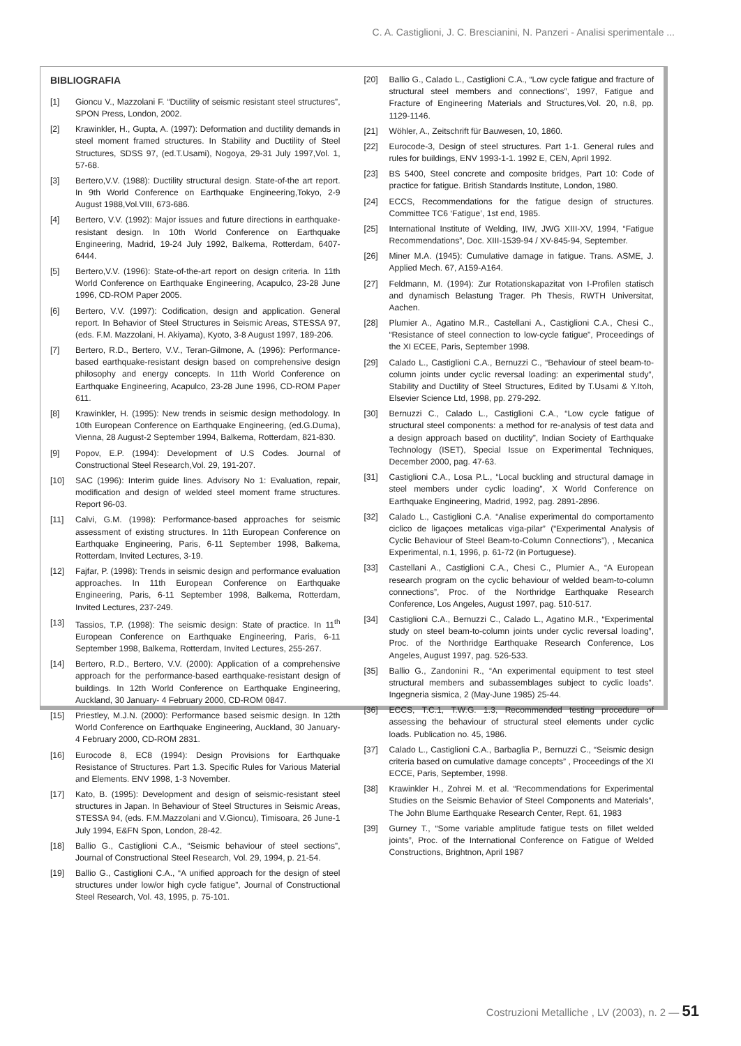C. A. Castiglioni, J. C. Brescianini, N. Panzeri - Analisi sperimentale ...
BIBLIOGRAFIA
[1] Gioncu V., Mazzolani F. “Ductility of seismic resistant steel structures”, SPON Press, London, 2002.
[2] Krawinkler, H., Gupta, A. (1997): Deformation and ductility demands in steel moment framed structures. In Stability and Ductility of Steel Structures, SDSS 97, (ed.T.Usami), Nogoya, 29-31 July 1997,Vol. 1, 57-68.
[3] Bertero,V.V. (1988): Ductility structural design. State-of-the art report. In 9th World Conference on Earthquake Engineering,Tokyo, 2-9 August 1988,Vol.VIII, 673-686.
[4] Bertero, V.V. (1992): Major issues and future directions in earthquake-resistant design. In 10th World Conference on Earthquake Engineering, Madrid, 19-24 July 1992, Balkema, Rotterdam, 6407-6444.
[5] Bertero,V.V. (1996): State-of-the-art report on design criteria. In 11th World Conference on Earthquake Engineering, Acapulco, 23-28 June 1996, CD-ROM Paper 2005.
[6] Bertero, V.V. (1997): Codification, design and application. General report. In Behavior of Steel Structures in Seismic Areas, STESSA 97, (eds. F.M. Mazzolani, H. Akiyama), Kyoto, 3-8 August 1997, 189-206.
[7] Bertero, R.D., Bertero, V.V., Teran-Gilmone, A. (1996): Performance-based earthquake-resistant design based on comprehensive design philosophy and energy concepts. In 11th World Conference on Earthquake Engineering, Acapulco, 23-28 June 1996, CD-ROM Paper 611.
[8] Krawinkler, H. (1995): New trends in seismic design methodology. In 10th European Conference on Earthquake Engineering, (ed.G.Duma), Vienna, 28 August-2 September 1994, Balkema, Rotterdam, 821-830.
[9] Popov, E.P. (1994): Development of U.S Codes. Journal of Constructional Steel Research,Vol. 29, 191-207.
[10] SAC (1996): Interim guide lines. Advisory No 1: Evaluation, repair, modification and design of welded steel moment frame structures. Report 96-03.
[11] Calvi, G.M. (1998): Performance-based approaches for seismic assessment of existing structures. In 11th European Conference on Earthquake Engineering, Paris, 6-11 September 1998, Balkema, Rotterdam, Invited Lectures, 3-19.
[12] Fajfar, P. (1998): Trends in seismic design and performance evaluation approaches. In 11th European Conference on Earthquake Engineering, Paris, 6-11 September 1998, Balkema, Rotterdam, Invited Lectures, 237-249.
[13] Tassios, T.P. (1998): The seismic design: State of practice. In 11<sup>th</sup> European Conference on Earthquake Engineering, Paris, 6-11 September 1998, Balkema, Rotterdam, Invited Lectures, 255-267.
[14] Bertero, R.D., Bertero, V.V. (2000): Application of a comprehensive approach for the performance-based earthquake-resistant design of buildings. In 12th World Conference on Earthquake Engineering, Auckland, 30 January- 4 February 2000, CD-ROM 0847.
[15] Priestley, M.J.N. (2000): Performance based seismic design. In 12th World Conference on Earthquake Engineering, Auckland, 30 January- 4 February 2000, CD-ROM 2831.
[16] Eurocode 8, EC8 (1994): Design Provisions for Earthquake Resistance of Structures. Part 1.3. Specific Rules for Various Material and Elements. ENV 1998, 1-3 November.
[17] Kato, B. (1995): Development and design of seismic-resistant steel structures in Japan. In Behaviour of Steel Structures in Seismic Areas, STESSA 94, (eds. F.M.Mazzolani and V.Gioncu), Timisoara, 26 June-1 July 1994, E&FN Spon, London, 28-42.
[18] Ballio G., Castiglioni C.A., “Seismic behaviour of steel sections”, Journal of Constructional Steel Research, Vol. 29, 1994, p. 21-54.
[19] Ballio G., Castiglioni C.A., “A unified approach for the design of steel structures under low/or high cycle fatigue”, Journal of Constructional Steel Research, Vol. 43, 1995, p. 75-101.
[20] Ballio G., Calado L., Castiglioni C.A., “Low cycle fatigue and fracture of structural steel members and connections”, 1997, Fatigue and Fracture of Engineering Materials and Structures,Vol. 20, n.8, pp. 1129-1146.
[21] Wöhler, A., Zeitschrift für Bauwesen, 10, 1860.
[22] Eurocode-3, Design of steel structures. Part 1-1. General rules and rules for buildings, ENV 1993-1-1. 1992 E, CEN, April 1992.
[23] BS 5400, Steel concrete and composite bridges, Part 10: Code of practice for fatigue. British Standards Institute, London, 1980.
[24] ECCS, Recommendations for the fatigue design of structures. Committee TC6 ‘Fatigue’, 1st end, 1985.
[25] International Institute of Welding, IIW, JWG XIII-XV, 1994, “Fatigue Recommendations”, Doc. XIII-1539-94 / XV-845-94, September.
[26] Miner M.A. (1945): Cumulative damage in fatigue. Trans. ASME, J. Applied Mech. 67, A159-A164.
[27] Feldmann, M. (1994): Zur Rotationskapazitat von I-Profilen statisch and dynamisch Belastung Trager. Ph Thesis, RWTH Universitat, Aachen.
[28] Plumier A., Agatino M.R., Castellani A., Castiglioni C.A., Chesi C., “Resistance of steel connection to low-cycle fatigue”, Proceedings of the XI ECEE, Paris, September 1998.
[29] Calado L., Castiglioni C.A., Bernuzzi C., “Behaviour of steel beam-to-column joints under cyclic reversal loading: an experimental study”, Stability and Ductility of Steel Structures, Edited by T.Usami & Y.Itoh, Elsevier Science Ltd, 1998, pp. 279-292.
[30] Bernuzzi C., Calado L., Castiglioni C.A., “Low cycle fatigue of structural steel components: a method for re-analysis of test data and a design approach based on ductility”, Indian Society of Earthquake Technology (ISET), Special Issue on Experimental Techniques, December 2000, pag. 47-63.
[31] Castiglioni C.A., Losa P.L., “Local buckling and structural damage in steel members under cyclic loading”, X World Conference on Earthquake Engineering, Madrid, 1992, pag. 2891-2896.
[32] Calado L., Castiglioni C.A. “Analise experimental do comportamento ciclico de ligaçoes metalicas viga-pilar” (“Experimental Analysis of Cyclic Behaviour of Steel Beam-to-Column Connections”), , Mecanica Experimental, n.1, 1996, p. 61-72 (in Portuguese).
[33] Castellani A., Castiglioni C.A., Chesi C., Plumier A., “A European research program on the cyclic behaviour of welded beam-to-column connections”, Proc. of the Northridge Earthquake Research Conference, Los Angeles, August 1997, pag. 510-517.
[34] Castiglioni C.A., Bernuzzi C., Calado L., Agatino M.R., “Experimental study on steel beam-to-column joints under cyclic reversal loading”, Proc. of the Northridge Earthquake Research Conference, Los Angeles, August 1997, pag. 526-533.
[35] Ballio G., Zandonini R., “An experimental equipment to test steel structural members and subassemblages subject to cyclic loads”. Ingegneria sismica, 2 (May-June 1985) 25-44.
[36] ECCS, T.C.1, T.W.G. 1.3, Recommended testing procedure of assessing the behaviour of structural steel elements under cyclic loads. Publication no. 45, 1986.
[37] Calado L., Castiglioni C.A., Barbaglia P., Bernuzzi C., “Seismic design criteria based on cumulative damage concepts” , Proceedings of the XI ECCE, Paris, September, 1998.
[38] Krawinkler H., Zohrei M. et al. “Recommendations for Experimental Studies on the Seismic Behavior of Steel Components and Materials”, The John Blume Earthquake Research Center, Rept. 61, 1983
[39] Gurney T., “Some variable amplitude fatigue tests on fillet welded joints”, Proc. of the International Conference on Fatigue of Welded Constructions, Brightnon, April 1987
Costruzioni Metalliche , LV (2003), n. 2 — 51